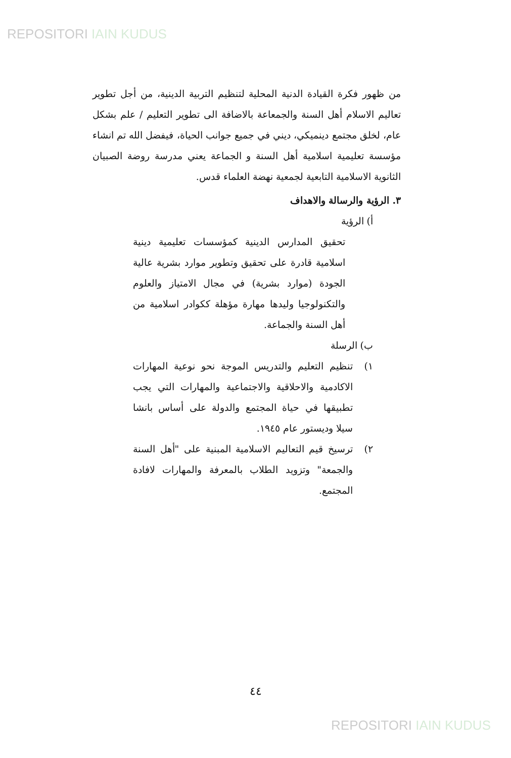REPOSITORI IAIN KUDUS
من ظهور فكرة القيادة الدنية المحلية لتنظيم التربية الدينية، من أجل تطوير تعاليم الاسلام أهل السنة والجمعاعة بالاضافة الى تطوير التعليم / علم بشكل عام، لخلق مجتمع دينميكي، ديني في جميع جوانب الحياة، فيفضل الله تم انشاء مؤسسة تعليمية اسلامية أهل السنة و الجماعة يعني مدرسة روضة الصبيان الثانوية الاسلامية التابعية لجمعية نهضة العلماء قدس.
٣. الرؤية والرسالة والاهداف
أ) الرؤية
تحقيق المدارس الدينية كمؤسسات تعليمية دينية اسلامية قادرة على تحقيق وتطوير موارد بشرية عالية الجودة (موارد بشرية) في مجال الامتياز والعلوم والتكنولوجيا وليدها مهارة مؤهلة ككوادر اسلامية من أهل السنة والجماعة.
ب) الرسلة
١) تنظيم التعليم والتدريس الموجة نحو نوعية المهارات الاكادمية والاحلاقية والاجتماعية والمهارات التي يجب تطبيقها في حياة المجتمع والدولة على أساس بانشا سيلا وديستور عام ١٩٤٥.
٢) ترسيخ قيم التعاليم الاسلامية المبنية على "أهل السنة والجمعة" وتزويد الطلاب بالمعرفة والمهارات لافادة المجتمع.
٤٤
REPOSITORI IAIN KUDUS